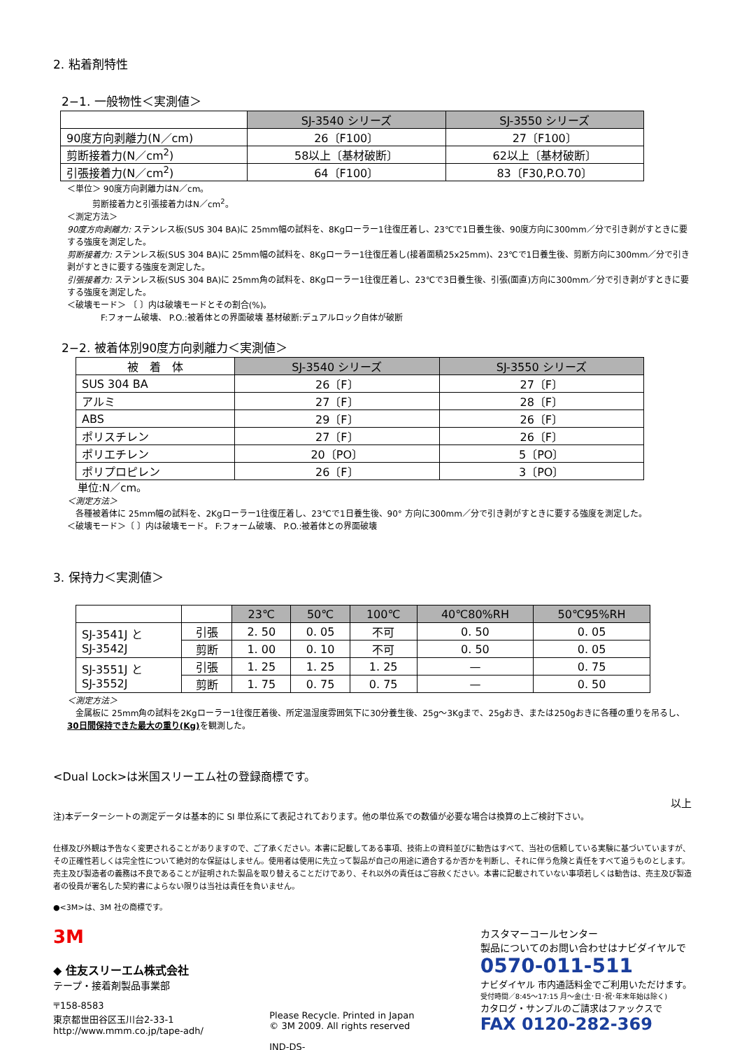2. 粘着剤特性
2−1. 一般物性＜実測値＞
| | SJ-3540 シリーズ | SJ-3550 シリーズ |
| 90度方向剥離力(N／cm) | 26〔F100〕 | 27〔F100〕 |
| 剪断接着力(N／cm<sup>2</sup>) | 58以上〔基材破断〕 | 62以上〔基材破断〕 |
| 引張接着力(N／cm<sup>2</sup>) | 64〔F100〕 | 83〔F30,P.O.70〕 |
＜単位＞ 90度方向剥離力はN／cm。
   剪断接着力と引張接着力はN／cm<sup>2</sup>。
＜測定方法＞
90度方向剥離力: ステンレス板(SUS 304 BA)に 25mm幅の試料を、8Kgローラー1往復圧着し、23℃で1日養生後、90度方向に300mm／分で引き剥がすときに要する強度を測定した。
剪断接着力: ステンレス板(SUS 304 BA)に 25mm幅の試料を、8Kgローラー1往復圧着し(接着面積25x25mm)、23℃で1日養生後、剪断方向に300mm／分で引き剥がすときに要する強度を測定した。
引張接着力: ステンレス板(SUS 304 BA)に 25mm角の試料を、8Kgローラー1往復圧着し、23℃で3日養生後、引張(面直)方向に300mm／分で引き剥がすときに要する強度を測定した。
＜破壊モード＞ 〔 〕内は破壊モードとその割合(%)。
    F:フォーム破壊、 P.O.:被着体との界面破壊 基材破断:デュアルロック自体が破断
2−2. 被着体別90度方向剥離力＜実測値＞
| 被 着 体 | SJ-3540 シリーズ | SJ-3550 シリーズ |
| SUS 304 BA | 26〔F〕 | 27〔F〕 |
| アルミ | 27〔F〕 | 28〔F〕 |
| ABS | 29〔F〕 | 26〔F〕 |
| ポリスチレン | 27〔F〕 | 26〔F〕 |
| ポリエチレン | 20〔PO〕 | 5〔PO〕 |
| ポリプロピレン | 26〔F〕 | 3〔PO〕 |
 単位:N／cm。
＜測定方法＞
 各種被着体に 25mm幅の試料を、2Kgローラー1往復圧着し、23℃で1日養生後、90° 方向に300mm／分で引き剥がすときに要する強度を測定した。
＜破壊モード＞〔 〕内は破壊モード。 F:フォーム破壊、 P.O.:被着体との界面破壊
3. 保持力＜実測値＞
| | | 23℃ | 50℃ | 100℃ | 40℃80%RH | 50℃95%RH |
| SJ-3541J と SJ-3542J | 引張 | 2. 50 | 0. 05 | 不可 | 0. 50 | 0. 05 |
| | 剪断 | 1. 00 | 0. 10 | 不可 | 0. 50 | 0. 05 |
| SJ-3551J と SJ-3552J | 引張 | 1. 25 | 1. 25 | 1. 25 | — | 0. 75 |
| | 剪断 | 1. 75 | 0. 75 | 0. 75 | — | 0. 50 |
＜測定方法＞
 金属板に 25mm角の試料を2Kgローラー1往復圧着後、所定温湿度雰囲気下に30分養生後、25g～3Kgまで、25gおき、または250gおきに各種の重りを吊るし、30日間保持できた最大の重り(Kg) を観測した。
<Dual Lock>は米国スリーエム社の登録商標です。
以上
注)本データーシートの測定データは基本的に SI 単位系にて表記されております。他の単位系での数値が必要な場合は換算の上ご検討下さい。
仕様及び外観は予告なく変更されることがありますので、ご了承ください。本書に記載してある事項、技術上の資料並びに勧告はすべて、当社の信頼している実験に基づいていますが、その正確性若しくは完全性について絶対的な保証はしません。使用者は使用に先立って製品が自己の用途に適合するか否かを判断し、それに伴う危険と責任をすべて追うものとします。売主及び製造者の義務は不良であることが証明された製品を取り替えることだけであり、それ以外の責任はご容赦ください。本書に記載されていない事項若しくは勧告は、売主及び製造者の役員が署名した契約書によらない限りは当社は責任を負いません。
●<3M>は、3M 社の商標です。
3M
◆ 住友スリーエム株式会社
テープ・接着剤製品事業部
〒158-8583
東京都世田谷区玉川台2-33-1
http://www.mmm.co.jp/tape-adh/
Please Recycle. Printed in Japan
© 3M 2009. All rights reserved
IND-DS-
カスタマーコールセンター
製品についてのお問い合わせはナビダイヤルで
0570-011-511
ナビダイヤル 市内通話料金でご利用いただけます。
受付時間／8:45～17:15 月～金(土･日･祝･年末年始は除く)
カタログ・サンプルのご請求はファックスで
FAX 0120-282-369